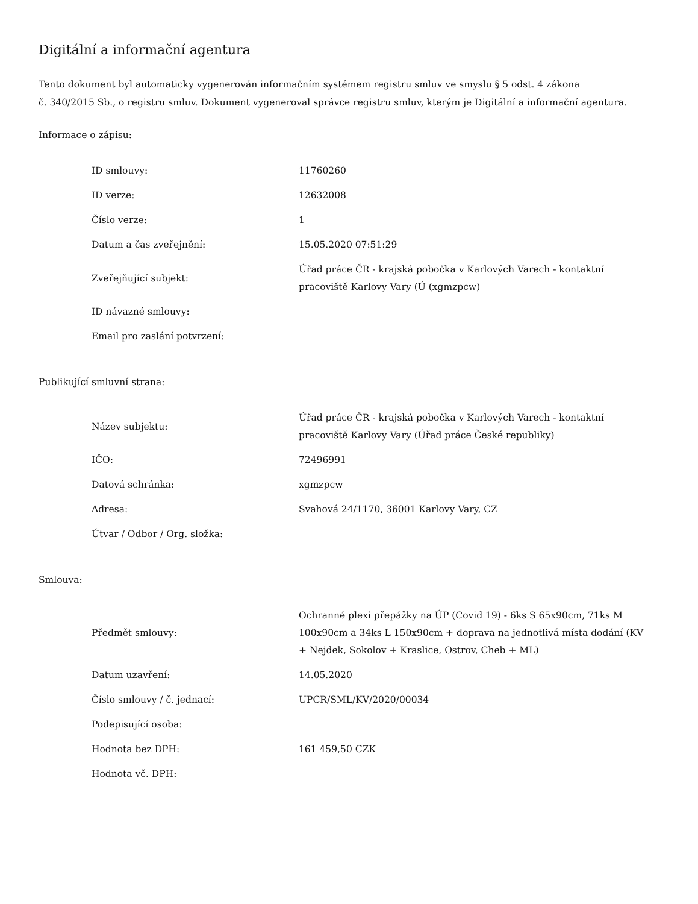Digitální a informační agentura
Tento dokument byl automaticky vygenerován informačním systémem registru smluv ve smyslu § 5 odst. 4 zákona
č. 340/2015 Sb., o registru smluv. Dokument vygeneroval správce registru smluv, kterým je Digitální a informační agentura.
Informace o zápisu:
| ID smlouvy: | 11760260 |
| ID verze: | 12632008 |
| Číslo verze: | 1 |
| Datum a čas zveřejnění: | 15.05.2020 07:51:29 |
| Zveřejňující subjekt: | Úřad práce ČR - krajská pobočka v Karlových Varech - kontaktní pracoviště Karlovy Vary (Ú (xgmzpcw) |
| ID návazné smlouvy: | |
| Email pro zaslání potvrzení: | |
Publikující smluvní strana:
| Název subjektu: | Úřad práce ČR - krajská pobočka v Karlových Varech - kontaktní pracoviště Karlovy Vary (Úřad práce České republiky) |
| IČO: | 72496991 |
| Datová schránka: | xgmzpcw |
| Adresa: | Svahová 24/1170, 36001 Karlovy Vary, CZ |
| Útvar / Odbor / Org. složka: | |
Smlouva:
| Předmět smlouvy: | Ochranné plexi přepážky na ÚP (Covid 19) - 6ks S 65x90cm, 71ks M 100x90cm a 34ks L 150x90cm + doprava na jednotlivá místa dodání (KV + Nejdek, Sokolov + Kraslice, Ostrov, Cheb + ML) |
| Datum uzavření: | 14.05.2020 |
| Číslo smlouvy / č. jednací: | UPCR/SML/KV/2020/00034 |
| Podepisující osoba: | |
| Hodnota bez DPH: | 161 459,50 CZK |
| Hodnota vč. DPH: | |